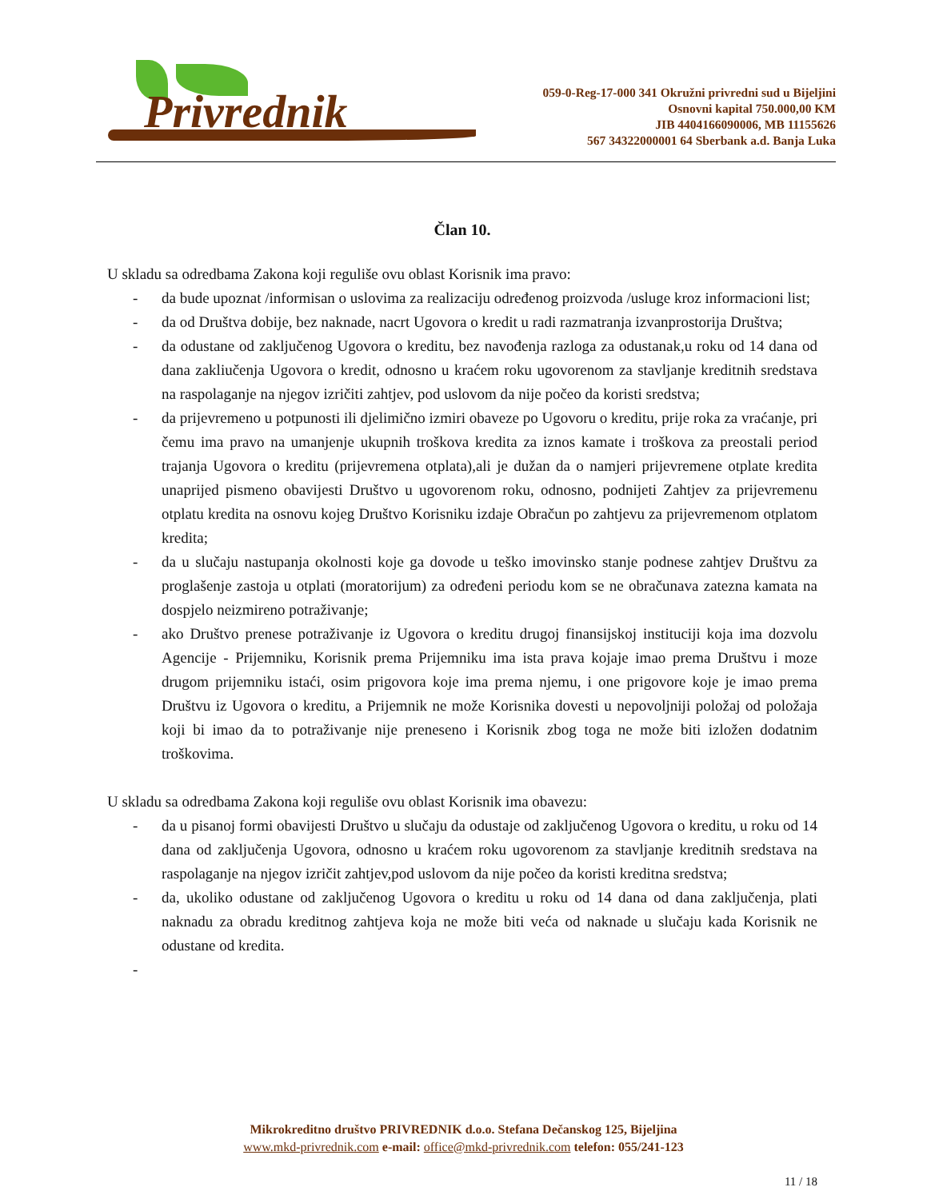Privrednik
059-0-Reg-17-000 341 Okružni privredni sud u Bijeljini
Osnovni kapital 750.000,00 KM
JIB 4404166090006, MB 11155626
567 34322000001 64 Sberbank a.d. Banja Luka
Član 10.
U skladu sa odredbama Zakona koji reguliše ovu oblast Korisnik ima pravo:
- da bude upoznat /informisan o uslovima za realizaciju određenog proizvoda /usluge kroz informacioni list;
- da od Društva dobije, bez naknade, nacrt Ugovora o kredit u radi razmatranja izvanprostorija Društva;
- da odustane od zaključenog Ugovora o kreditu, bez navođenja razloga za odustanak,u roku od 14 dana od dana zakliučenja Ugovora o kredit, odnosno u kraćem roku ugovorenom za stavljanje kreditnih sredstava na raspolaganje na njegov izričiti zahtjev, pod uslovom da nije počeo da koristi sredstva;
- da prijevremeno u potpunosti ili djelimično izmiri obaveze po Ugovoru o kreditu, prije roka za vraćanje, pri čemu ima pravo na umanjenje ukupnih troškova kredita za iznos kamate i troškova za preostali period trajanja Ugovora o kreditu (prijevremena otplata),ali je dužan da o namjeri prijevremene otplate kredita unaprijed pismeno obavijesti Društvo u ugovorenom roku, odnosno, podnijeti Zahtjev za prijevremenu otplatu kredita na osnovu kojeg Društvo Korisniku izdaje Obračun po zahtjevu za prijevremenom otplatom kredita;
- da u slučaju nastupanja okolnosti koje ga dovode u teško imovinsko stanje podnese zahtjev Društvu za proglašenje zastoja u otplati (moratorijum) za određeni periodu kom se ne obračunava zatezna kamata na dospjelo neizmireno potraživanje;
- ako Društvo prenese potraživanje iz Ugovora o kreditu drugoj finansijskoj instituciji koja ima dozvolu Agencije - Prijemniku, Korisnik prema Prijemniku ima ista prava kojaje imao prema Društvu i moze drugom prijemniku istaći, osim prigovora koje ima prema njemu, i one prigovore koje je imao prema Društvu iz Ugovora o kreditu, a Prijemnik ne može Korisnika dovesti u nepovoljniji položaj od položaja koji bi imao da to potraživanje nije preneseno i Korisnik zbog toga ne može biti izložen dodatnim troškovima.
U skladu sa odredbama Zakona koji reguliše ovu oblast Korisnik ima obavezu:
- da u pisanoj formi obavijesti Društvo u slučaju da odustaje od zaključenog Ugovora o kreditu, u roku od 14 dana od zaključenja Ugovora, odnosno u kraćem roku ugovorenom za stavljanje kreditnih sredstava na raspolaganje na njegov izričit zahtjev,pod uslovom da nije počeo da koristi kreditna sredstva;
- da, ukoliko odustane od zaključenog Ugovora o kreditu u roku od 14 dana od dana zaključenja, plati naknadu za obradu kreditnog zahtjeva koja ne može biti veća od naknade u slučaju kada Korisnik ne odustane od kredita.
-
Mikrokreditno društvo PRIVREDNIK d.o.o. Stefana Dečanskog 125, Bijeljina
www.mkd-privrednik.com e-mail: office@mkd-privrednik.com telefon: 055/241-123
11 / 18